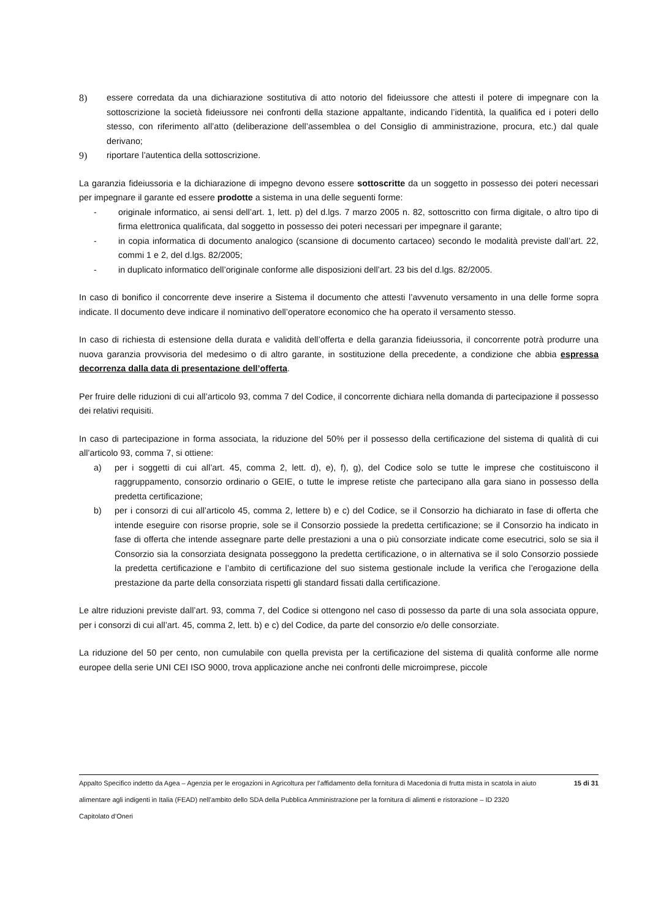8) essere corredata da una dichiarazione sostitutiva di atto notorio del fideiussore che attesti il potere di impegnare con la sottoscrizione la società fideiussore nei confronti della stazione appaltante, indicando l’identità, la qualifica ed i poteri dello stesso, con riferimento all’atto (deliberazione dell’assemblea o del Consiglio di amministrazione, procura, etc.) dal quale derivano;
9) riportare l’autentica della sottoscrizione.
La garanzia fideiussoria e la dichiarazione di impegno devono essere sottoscritte da un soggetto in possesso dei poteri necessari per impegnare il garante ed essere prodotte a sistema in una delle seguenti forme:
- originale informatico, ai sensi dell’art. 1, lett. p) del d.lgs. 7 marzo 2005 n. 82, sottoscritto con firma digitale, o altro tipo di firma elettronica qualificata, dal soggetto in possesso dei poteri necessari per impegnare il garante;
- in copia informatica di documento analogico (scansione di documento cartaceo) secondo le modalità previste dall’art. 22, commi 1 e 2, del d.lgs. 82/2005;
- in duplicato informatico dell’originale conforme alle disposizioni dell’art. 23 bis del d.lgs. 82/2005.
In caso di bonifico il concorrente deve inserire a Sistema il documento che attesti l’avvenuto versamento in una delle forme sopra indicate. Il documento deve indicare il nominativo dell’operatore economico che ha operato il versamento stesso.
In caso di richiesta di estensione della durata e validità dell’offerta e della garanzia fideiussoria, il concorrente potrà produrre una nuova garanzia provvisoria del medesimo o di altro garante, in sostituzione della precedente, a condizione che abbia espressa decorrenza dalla data di presentazione dell’offerta.
Per fruire delle riduzioni di cui all’articolo 93, comma 7 del Codice, il concorrente dichiara nella domanda di partecipazione il possesso dei relativi requisiti.
In caso di partecipazione in forma associata, la riduzione del 50% per il possesso della certificazione del sistema di qualità di cui all’articolo 93, comma 7, si ottiene:
a) per i soggetti di cui all’art. 45, comma 2, lett. d), e), f), g), del Codice solo se tutte le imprese che costituiscono il raggruppamento, consorzio ordinario o GEIE, o tutte le imprese retiste che partecipano alla gara siano in possesso della predetta certificazione;
b) per i consorzi di cui all’articolo 45, comma 2, lettere b) e c) del Codice, se il Consorzio ha dichiarato in fase di offerta che intende eseguire con risorse proprie, sole se il Consorzio possiede la predetta certificazione; se il Consorzio ha indicato in fase di offerta che intende assegnare parte delle prestazioni a una o più consorziate indicate come esecutrici, solo se sia il Consorzio sia la consorziata designata posseggono la predetta certificazione, o in alternativa se il solo Consorzio possiede la predetta certificazione e l’ambito di certificazione del suo sistema gestionale include la verifica che l’erogazione della prestazione da parte della consorziata rispetti gli standard fissati dalla certificazione.
Le altre riduzioni previste dall’art. 93, comma 7, del Codice si ottengono nel caso di possesso da parte di una sola associata oppure, per i consorzi di cui all’art. 45, comma 2, lett. b) e c) del Codice, da parte del consorzio e/o delle consorziate.
La riduzione del 50 per cento, non cumulabile con quella prevista per la certificazione del sistema di qualità conforme alle norme europee della serie UNI CEI ISO 9000, trova applicazione anche nei confronti delle microimprese, piccole
Appalto Specifico indetto da Agea – Agenzia per le erogazioni in Agricoltura per l’affidamento della fornitura di Macedonia di frutta mista in scatola in aiuto alimentare agli indigenti in Italia (FEAD) nell’ambito dello SDA della Pubblica Amministrazione per la fornitura di alimenti e ristorazione – ID 2320
Capitolato d’Oneri
15 di 31